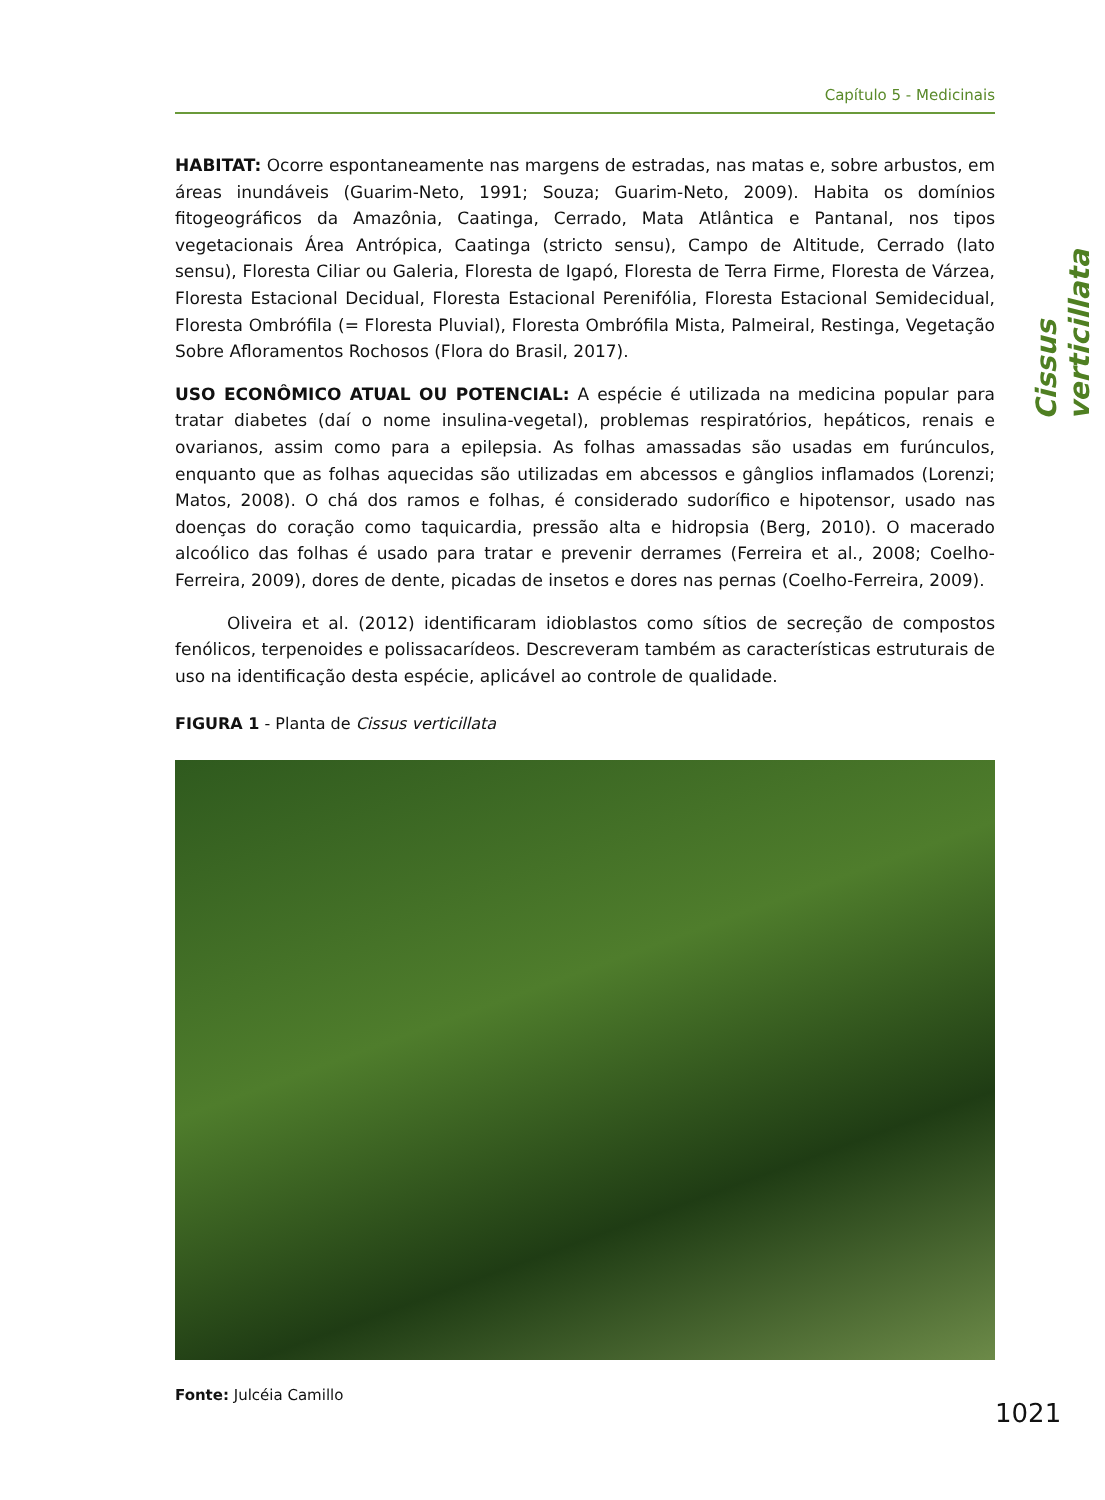Capítulo 5 - Medicinais
Cissus verticillata
HABITAT: Ocorre espontaneamente nas margens de estradas, nas matas e, sobre arbustos, em áreas inundáveis (Guarim-Neto, 1991; Souza; Guarim-Neto, 2009). Habita os domínios fitogeográficos da Amazônia, Caatinga, Cerrado, Mata Atlântica e Pantanal, nos tipos vegetacionais Área Antrópica, Caatinga (stricto sensu), Campo de Altitude, Cerrado (lato sensu), Floresta Ciliar ou Galeria, Floresta de Igapó, Floresta de Terra Firme, Floresta de Várzea, Floresta Estacional Decidual, Floresta Estacional Perenifólia, Floresta Estacional Semidecidual, Floresta Ombrófila (= Floresta Pluvial), Floresta Ombrófila Mista, Palmeiral, Restinga, Vegetação Sobre Afloramentos Rochosos (Flora do Brasil, 2017).
USO ECONÔMICO ATUAL OU POTENCIAL: A espécie é utilizada na medicina popular para tratar diabetes (daí o nome insulina-vegetal), problemas respiratórios, hepáticos, renais e ovarianos, assim como para a epilepsia. As folhas amassadas são usadas em furúnculos, enquanto que as folhas aquecidas são utilizadas em abcessos e gânglios inflamados (Lorenzi; Matos, 2008). O chá dos ramos e folhas, é considerado sudorífico e hipotensor, usado nas doenças do coração como taquicardia, pressão alta e hidropsia (Berg, 2010). O macerado alcoólico das folhas é usado para tratar e prevenir derrames (Ferreira et al., 2008; Coelho-Ferreira, 2009), dores de dente, picadas de insetos e dores nas pernas (Coelho-Ferreira, 2009).
Oliveira et al. (2012) identificaram idioblastos como sítios de secreção de compostos fenólicos, terpenoides e polissacarídeos. Descreveram também as características estruturais de uso na identificação desta espécie, aplicável ao controle de qualidade.
FIGURA 1 - Planta de Cissus verticillata
Fonte: Julcéia Camillo
1021